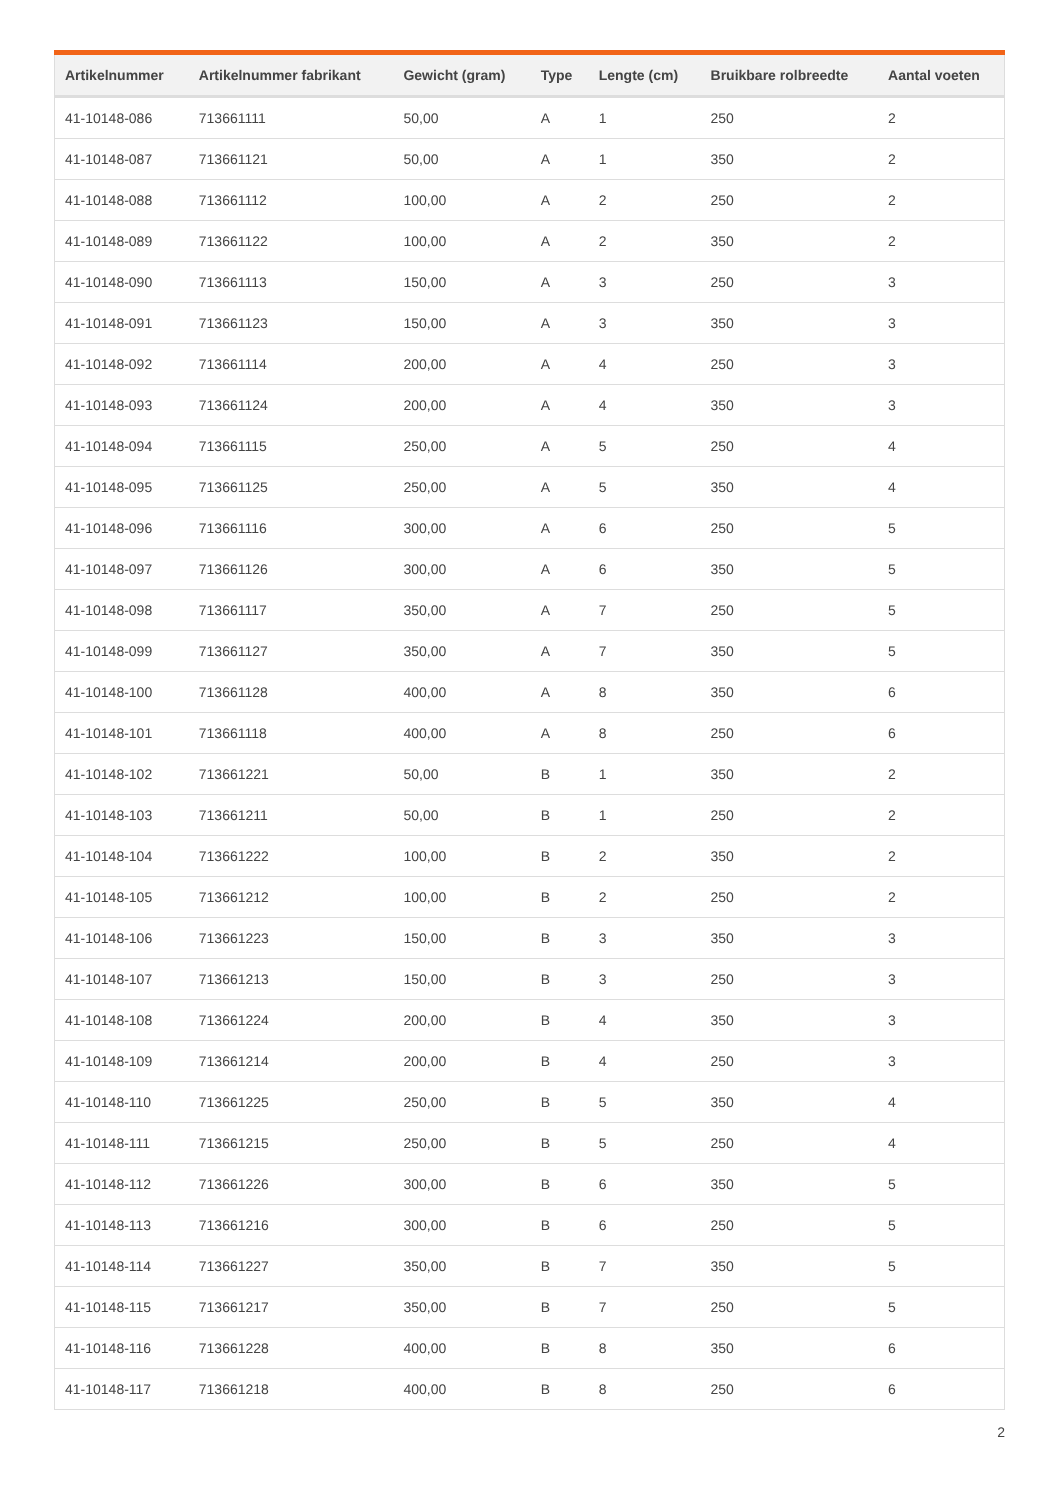| Artikelnummer | Artikelnummer fabrikant | Gewicht (gram) | Type | Lengte (cm) | Bruikbare rolbreedte | Aantal voeten |
| --- | --- | --- | --- | --- | --- | --- |
| 41-10148-086 | 713661111 | 50,00 | A | 1 | 250 | 2 |
| 41-10148-087 | 713661121 | 50,00 | A | 1 | 350 | 2 |
| 41-10148-088 | 713661112 | 100,00 | A | 2 | 250 | 2 |
| 41-10148-089 | 713661122 | 100,00 | A | 2 | 350 | 2 |
| 41-10148-090 | 713661113 | 150,00 | A | 3 | 250 | 3 |
| 41-10148-091 | 713661123 | 150,00 | A | 3 | 350 | 3 |
| 41-10148-092 | 713661114 | 200,00 | A | 4 | 250 | 3 |
| 41-10148-093 | 713661124 | 200,00 | A | 4 | 350 | 3 |
| 41-10148-094 | 713661115 | 250,00 | A | 5 | 250 | 4 |
| 41-10148-095 | 713661125 | 250,00 | A | 5 | 350 | 4 |
| 41-10148-096 | 713661116 | 300,00 | A | 6 | 250 | 5 |
| 41-10148-097 | 713661126 | 300,00 | A | 6 | 350 | 5 |
| 41-10148-098 | 713661117 | 350,00 | A | 7 | 250 | 5 |
| 41-10148-099 | 713661127 | 350,00 | A | 7 | 350 | 5 |
| 41-10148-100 | 713661128 | 400,00 | A | 8 | 350 | 6 |
| 41-10148-101 | 713661118 | 400,00 | A | 8 | 250 | 6 |
| 41-10148-102 | 713661221 | 50,00 | B | 1 | 350 | 2 |
| 41-10148-103 | 713661211 | 50,00 | B | 1 | 250 | 2 |
| 41-10148-104 | 713661222 | 100,00 | B | 2 | 350 | 2 |
| 41-10148-105 | 713661212 | 100,00 | B | 2 | 250 | 2 |
| 41-10148-106 | 713661223 | 150,00 | B | 3 | 350 | 3 |
| 41-10148-107 | 713661213 | 150,00 | B | 3 | 250 | 3 |
| 41-10148-108 | 713661224 | 200,00 | B | 4 | 350 | 3 |
| 41-10148-109 | 713661214 | 200,00 | B | 4 | 250 | 3 |
| 41-10148-110 | 713661225 | 250,00 | B | 5 | 350 | 4 |
| 41-10148-111 | 713661215 | 250,00 | B | 5 | 250 | 4 |
| 41-10148-112 | 713661226 | 300,00 | B | 6 | 350 | 5 |
| 41-10148-113 | 713661216 | 300,00 | B | 6 | 250 | 5 |
| 41-10148-114 | 713661227 | 350,00 | B | 7 | 350 | 5 |
| 41-10148-115 | 713661217 | 350,00 | B | 7 | 250 | 5 |
| 41-10148-116 | 713661228 | 400,00 | B | 8 | 350 | 6 |
| 41-10148-117 | 713661218 | 400,00 | B | 8 | 250 | 6 |
2